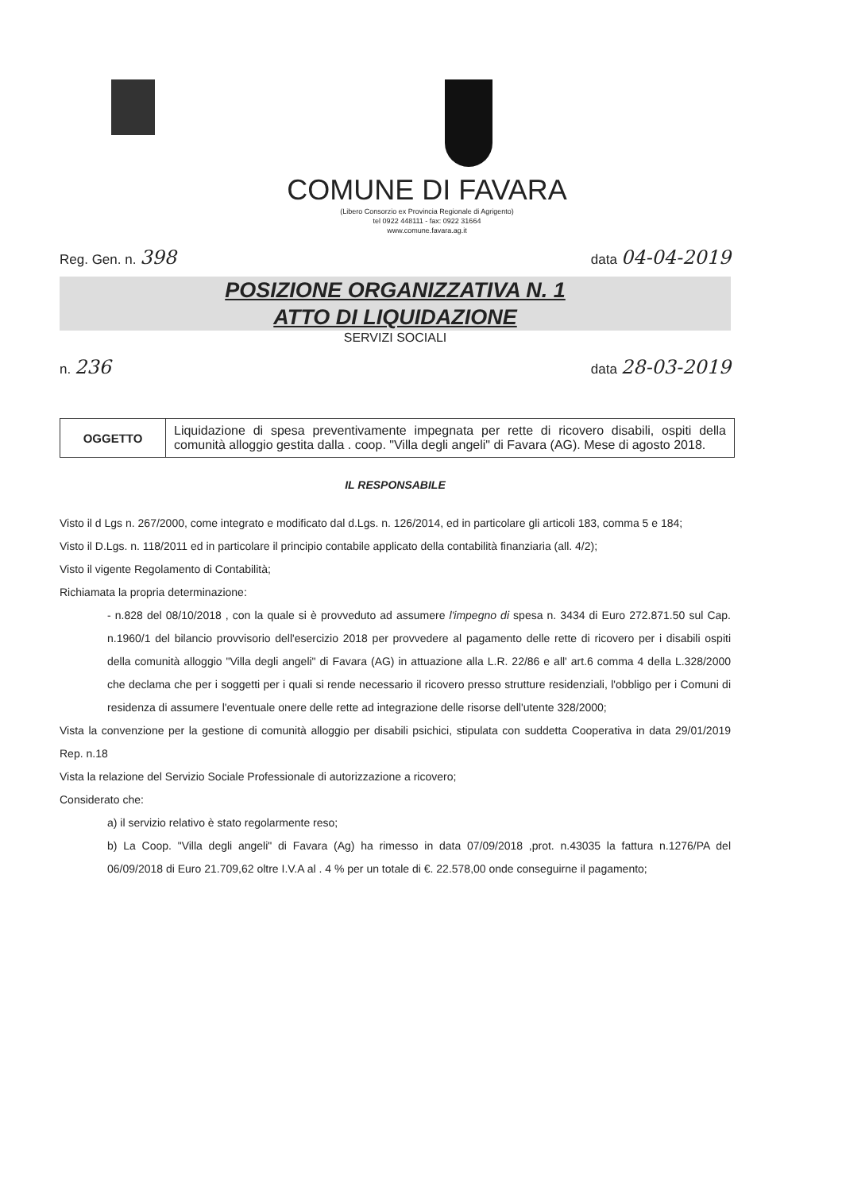COMUNE DI FAVARA
(Libero Consorzio ex Provincia Regionale di Agrigento)
tel 0922 448111 - fax: 0922 31664
www.comune.favara.ag.it
Reg. Gen. n. 398 data 04-04-2019
POSIZIONE ORGANIZZATIVA N. 1
ATTO DI LIQUIDAZIONE
SERVIZI SOCIALI
n. 236 data 28-03-2019
| OGGETTO | Liquidazione di spesa preventivamente impegnata per rette di ricovero disabili, ospiti della comunità alloggio gestita dalla . coop. "Villa degli angeli" di Favara (AG). Mese di agosto 2018. |
IL RESPONSABILE
Visto il d Lgs n. 267/2000, come integrato e modificato dal d.Lgs. n. 126/2014, ed in particolare gli articoli 183, comma 5 e 184;
Visto il D.Lgs. n. 118/2011 ed in particolare il principio contabile applicato della contabilità finanziaria (all. 4/2);
Visto il vigente Regolamento di Contabilità;
Richiamata la propria determinazione:
- n.828 del 08/10/2018 , con la quale si è provveduto ad assumere l'impegno di spesa n. 3434 di Euro 272.871.50 sul Cap. n.1960/1 del bilancio provvisorio dell'esercizio 2018 per provvedere al pagamento delle rette di ricovero per i disabili ospiti della comunità alloggio "Villa degli angeli" di Favara (AG) in attuazione alla L.R. 22/86 e all' art.6 comma 4 della L.328/2000 che declama che per i soggetti per i quali si rende necessario il ricovero presso strutture residenziali, l'obbligo per i Comuni di residenza di assumere l'eventuale onere delle rette ad integrazione delle risorse dell'utente 328/2000;
Vista la convenzione per la gestione di comunità alloggio per disabili psichici, stipulata con suddetta Cooperativa in data 29/01/2019 Rep. n.18
Vista la relazione del Servizio Sociale Professionale di autorizzazione a ricovero;
Considerato che:
a) il servizio relativo è stato regolarmente reso;
b) La Coop. "Villa degli angeli" di Favara (Ag) ha rimesso in data 07/09/2018 ,prot. n.43035 la fattura n.1276/PA del 06/09/2018 di Euro 21.709,62 oltre I.V.A al . 4 % per un totale di €. 22.578,00 onde conseguirne il pagamento;